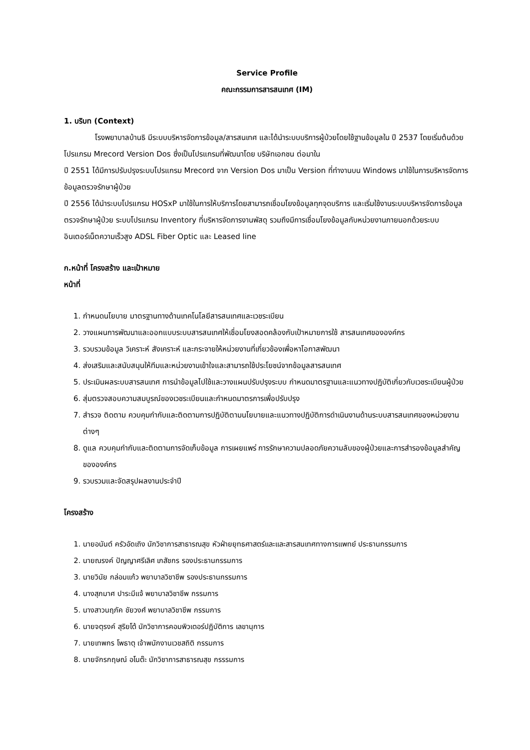Service Profile
คณะกรรมการสารสนเทศ (IM)
1. บริบท (Context)
โรงพยาบาลบ้านธิ มีระบบบริหารจัดการข้อมูล/สารสนเทศ และได้นำระบบบริการผู้ป่วยโดยใช้ฐานข้อมูลใน ปี 2537 โดยเริ่มต้นด้วยโปรแกรม Mrecord Version Dos ซึ่งเป็นโปรแกรมที่พัฒนาโดย บริษัทเอกชน ต่อมาใน
ปี 2551 ได้มีการปรับปรุงระบบโปรแกรม Mrecord จาก Version Dos มาเป็น Version ที่ทำงานบน Windows มาใช้ในการบริหารจัดการข้อมูลตรวจรักษาผู้ป่วย
ปี 2556 ได้นำระบบโปรแกรม HOSxP มาใช้ในการให้บริการโดยสามารถเชื่อมโยงข้อมูลทุกจุดบริการ และเริ่มใช้งานระบบบริหารจัดการข้อมูลตรวจรักษาผู้ป่วย ระบบโปรแกรม Inventory ที่บริหารจัดการงานพัสดุ รวมถึงมีการเชื่อมโยงข้อมูลกับหน่วยงานภายนอกด้วยระบบอินเตอร์เน็ตความเร็วสูง ADSL Fiber Optic และ Leased line
ก.หน้าที่ โครงสร้าง และเป้าหมาย
หน้าที่
1. กำหนดนโยบาย มาตรฐานทางด้านเทคโนโลยีสารสนเทศและเวชระเบียน
2. วางแผนการพัฒนาและออกแบบระบบสารสนเทศให้เชื่อมโยงสอดคล้องกับเป้าหมายการใช้ สารสนเทศขององค์กร
3. รวบรวมข้อมูล วิเคราะห์ สังเคราะห์ และกระจายให้หน่วยงานที่เกี่ยวข้องเพื่อหาโอกาสพัฒนา
4. ส่งเสริมและสนับสนุนให้ทีมและหน่วยงานเข้าใจและสามารถใช้ประโยชน์จากข้อมูลสารสนเทศ
5. ประเมินผลระบบสารสนเทศ การนำข้อมูลไปใช้และวางแผนปรับปรุงระบบ กำหนดมาตรฐานและแนวทางปฏิบัติเกี่ยวกับเวชระเบียนผู้ป่วย
6. สุ่มตรวจสอบความสมบูรณ์ของเวชระเบียนและกำหนดมาตรการเพื่อปรับปรุง
7. สำรวจ ติดตาม ควบคุมกำกับและติดตามการปฏิบัติตามนโยบายและแนวทางปฏิบัติการดำเนินงานด้านระบบสารสนเทศของหน่วยงานต่างๆ
8. ดูแล ควบคุมกำกับและติดตามการจัดเก็บข้อมูล การเผยแพร่ การรักษาความปลอดภัยความลับของผู้ป่วยและการสำรองข้อมูลสำคัญขององค์กร
9. รวบรวมและจัดสรุปผลงานประจำปี
โครงสร้าง
1. นายอนันต์ ครัวอัดเถิง นักวิชาการสาธารณสุข หัวฝ่ายยุทธศาสตร์และและสารสนเทศทางการแพทย์ ประธานกรรมการ
2. นายณรงค์ ปัญญาศรีเลิศ เภสัชกร รองประธานกรรมการ
3. นายวินัย กล่อมแก้ว พยาบาลวิชาชีพ รองประธานกรรมการ
4. นางสุภมาศ ปาระมีแจ้ พยาบาลวิชาชีพ กรรมการ
5. นางสาวนฤภัค ชัยวงศ์ พยาบาลวิชาชีพ กรรมการ
6. นายจตุรงค์ สุริยโต้ นักวิชาการคอมพิวเตอร์ปฏิบัติการ เลขานุการ
7. นายเทพกร โพธาตุ เจ้าพนักงานเวชสถิติ กรรมการ
8. นายจักรกฤษณ์ อโนต๊ะ นักวิชาการสาธารณสุข กรรรมการ